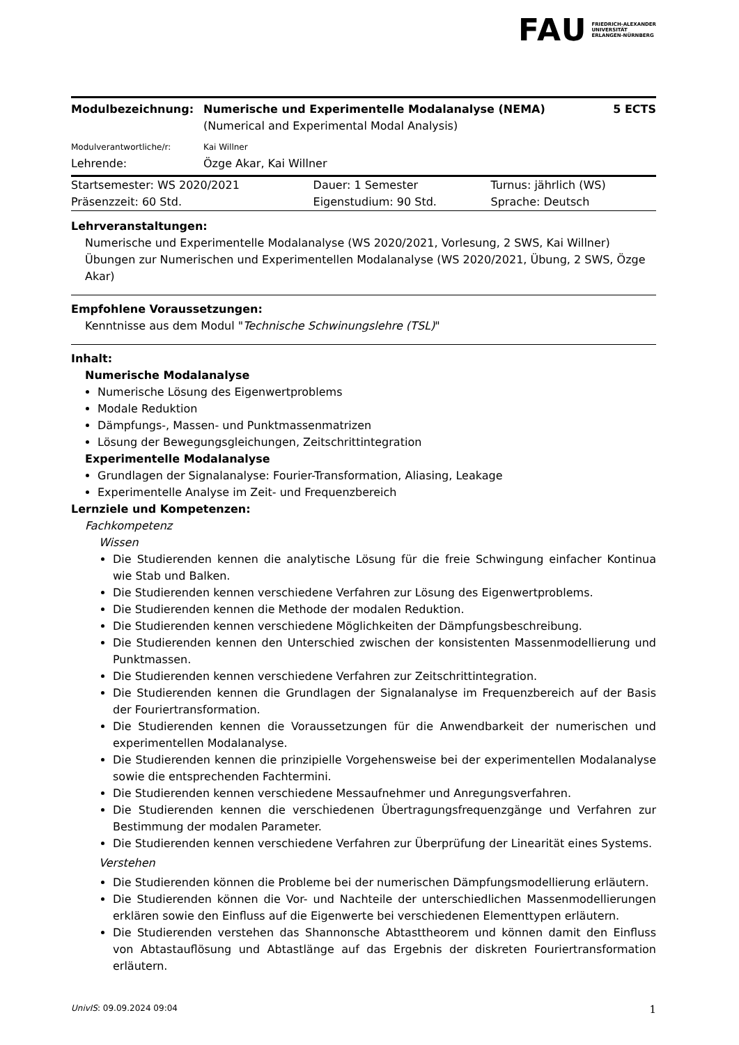FAU FRIEDRICH-ALEXANDER
UNIVERSITÄT
ERLANGEN-NÜRNBERG
| Modulbezeichnung: | Numerische und Experimentelle Modalanalyse (NEMA) (Numerical and Experimental Modal Analysis) | 5 ECTS |
| Modulverantwortliche/r: | Kai Willner | |
| Lehrende: | Özge Akar, Kai Willner | |
| Startsemester: WS 2020/2021 | Dauer: 1 Semester | Turnus: jährlich (WS) |
| Präsenzzeit: 60 Std. | Eigenstudium: 90 Std. | Sprache: Deutsch |
Lehrveranstaltungen:
Numerische und Experimentelle Modalanalyse (WS 2020/2021, Vorlesung, 2 SWS, Kai Willner)
Übungen zur Numerischen und Experimentellen Modalanalyse (WS 2020/2021, Übung, 2 SWS, Özge Akar)
Empfohlene Voraussetzungen:
Kenntnisse aus dem Modul "Technische Schwinungslehre (TSL)"
Inhalt:
Numerische Modalanalyse
Numerische Lösung des Eigenwertproblems
Modale Reduktion
Dämpfungs-, Massen- und Punktmassenmatrizen
Lösung der Bewegungsgleichungen, Zeitschrittintegration
Experimentelle Modalanalyse
Grundlagen der Signalanalyse: Fourier-Transformation, Aliasing, Leakage
Experimentelle Analyse im Zeit- und Frequenzbereich
Lernziele und Kompetenzen:
Fachkompetenz
Wissen
Die Studierenden kennen die analytische Lösung für die freie Schwingung einfacher Kontinua wie Stab und Balken.
Die Studierenden kennen verschiedene Verfahren zur Lösung des Eigenwertproblems.
Die Studierenden kennen die Methode der modalen Reduktion.
Die Studierenden kennen verschiedene Möglichkeiten der Dämpfungsbeschreibung.
Die Studierenden kennen den Unterschied zwischen der konsistenten Massenmodellierung und Punktmassen.
Die Studierenden kennen verschiedene Verfahren zur Zeitschrittintegration.
Die Studierenden kennen die Grundlagen der Signalanalyse im Frequenzbereich auf der Basis der Fouriertransformation.
Die Studierenden kennen die Voraussetzungen für die Anwendbarkeit der numerischen und experimentellen Modalanalyse.
Die Studierenden kennen die prinzipielle Vorgehensweise bei der experimentellen Modalanalyse sowie die entsprechenden Fachtermini.
Die Studierenden kennen verschiedene Messaufnehmer und Anregungsverfahren.
Die Studierenden kennen die verschiedenen Übertragungsfrequenzgänge und Verfahren zur Bestimmung der modalen Parameter.
Die Studierenden kennen verschiedene Verfahren zur Überprüfung der Linearität eines Systems.
Verstehen
Die Studierenden können die Probleme bei der numerischen Dämpfungsmodellierung erläutern.
Die Studierenden können die Vor- und Nachteile der unterschiedlichen Massenmodellierungen erklären sowie den Einfluss auf die Eigenwerte bei verschiedenen Elementtypen erläutern.
Die Studierenden verstehen das Shannonsche Abtasttheorem und können damit den Einfluss von Abtastauflösung und Abtastlänge auf das Ergebnis der diskreten Fouriertransformation erläutern.
UnivIS: 09.09.2024 09:04 1